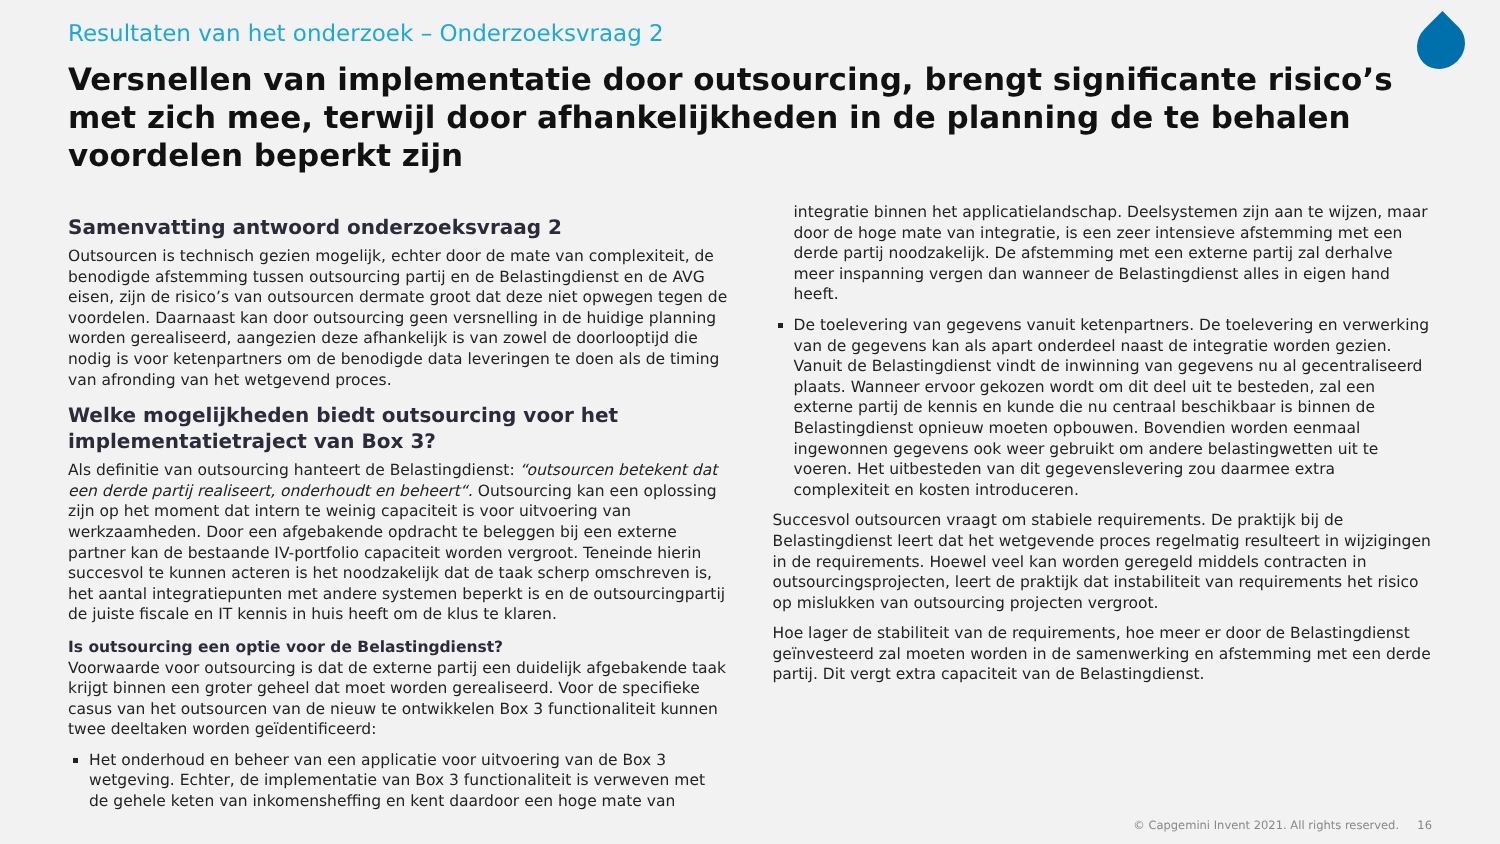Resultaten van het onderzoek – Onderzoeksvraag 2
Versnellen van implementatie door outsourcing, brengt significante risico’s met zich mee, terwijl door afhankelijkheden in de planning de te behalen voordelen beperkt zijn
Samenvatting antwoord onderzoeksvraag 2
Outsourcen is technisch gezien mogelijk, echter door de mate van complexiteit, de benodigde afstemming tussen outsourcing partij en de Belastingdienst en de AVG eisen, zijn de risico’s van outsourcen dermate groot dat deze niet opwegen tegen de voordelen. Daarnaast kan door outsourcing geen versnelling in de huidige planning worden gerealiseerd, aangezien deze afhankelijk is van zowel de doorlooptijd die nodig is voor ketenpartners om de benodigde data leveringen te doen als de timing van afronding van het wetgevend proces.
Welke mogelijkheden biedt outsourcing voor het implementatietraject van Box 3?
Als definitie van outsourcing hanteert de Belastingdienst: “outsourcen betekent dat een derde partij realiseert, onderhoudt en beheert“. Outsourcing kan een oplossing zijn op het moment dat intern te weinig capaciteit is voor uitvoering van werkzaamheden. Door een afgebakende opdracht te beleggen bij een externe partner kan de bestaande IV-portfolio capaciteit worden vergroot. Teneinde hierin succesvol te kunnen acteren is het noodzakelijk dat de taak scherp omschreven is, het aantal integratiepunten met andere systemen beperkt is en de outsourcingpartij de juiste fiscale en IT kennis in huis heeft om de klus te klaren.
Is outsourcing een optie voor de Belastingdienst?
Voorwaarde voor outsourcing is dat de externe partij een duidelijk afgebakende taak krijgt binnen een groter geheel dat moet worden gerealiseerd. Voor de specifieke casus van het outsourcen van de nieuw te ontwikkelen Box 3 functionaliteit kunnen twee deeltaken worden geïdentificeerd:
Het onderhoud en beheer van een applicatie voor uitvoering van de Box 3 wetgeving. Echter, de implementatie van Box 3 functionaliteit is verweven met de gehele keten van inkomensheffing en kent daardoor een hoge mate van
integratie binnen het applicatielandschap. Deelsystemen zijn aan te wijzen, maar door de hoge mate van integratie, is een zeer intensieve afstemming met een derde partij noodzakelijk. De afstemming met een externe partij zal derhalve meer inspanning vergen dan wanneer de Belastingdienst alles in eigen hand heeft.
De toelevering van gegevens vanuit ketenpartners. De toelevering en verwerking van de gegevens kan als apart onderdeel naast de integratie worden gezien. Vanuit de Belastingdienst vindt de inwinning van gegevens nu al gecentraliseerd plaats. Wanneer ervoor gekozen wordt om dit deel uit te besteden, zal een externe partij de kennis en kunde die nu centraal beschikbaar is binnen de Belastingdienst opnieuw moeten opbouwen. Bovendien worden eenmaal ingewonnen gegevens ook weer gebruikt om andere belastingwetten uit te voeren. Het uitbesteden van dit gegevenslevering zou daarmee extra complexiteit en kosten introduceren.
Succesvol outsourcen vraagt om stabiele requirements. De praktijk bij de Belastingdienst leert dat het wetgevende proces regelmatig resulteert in wijzigingen in de requirements. Hoewel veel kan worden geregeld middels contracten in outsourcingsprojecten, leert de praktijk dat instabiliteit van requirements het risico op mislukken van outsourcing projecten vergroot.
Hoe lager de stabiliteit van de requirements, hoe meer er door de Belastingdienst geïnvesteerd zal moeten worden in de samenwerking en afstemming met een derde partij. Dit vergt extra capaciteit van de Belastingdienst.
© Capgemini Invent 2021. All rights reserved. 16